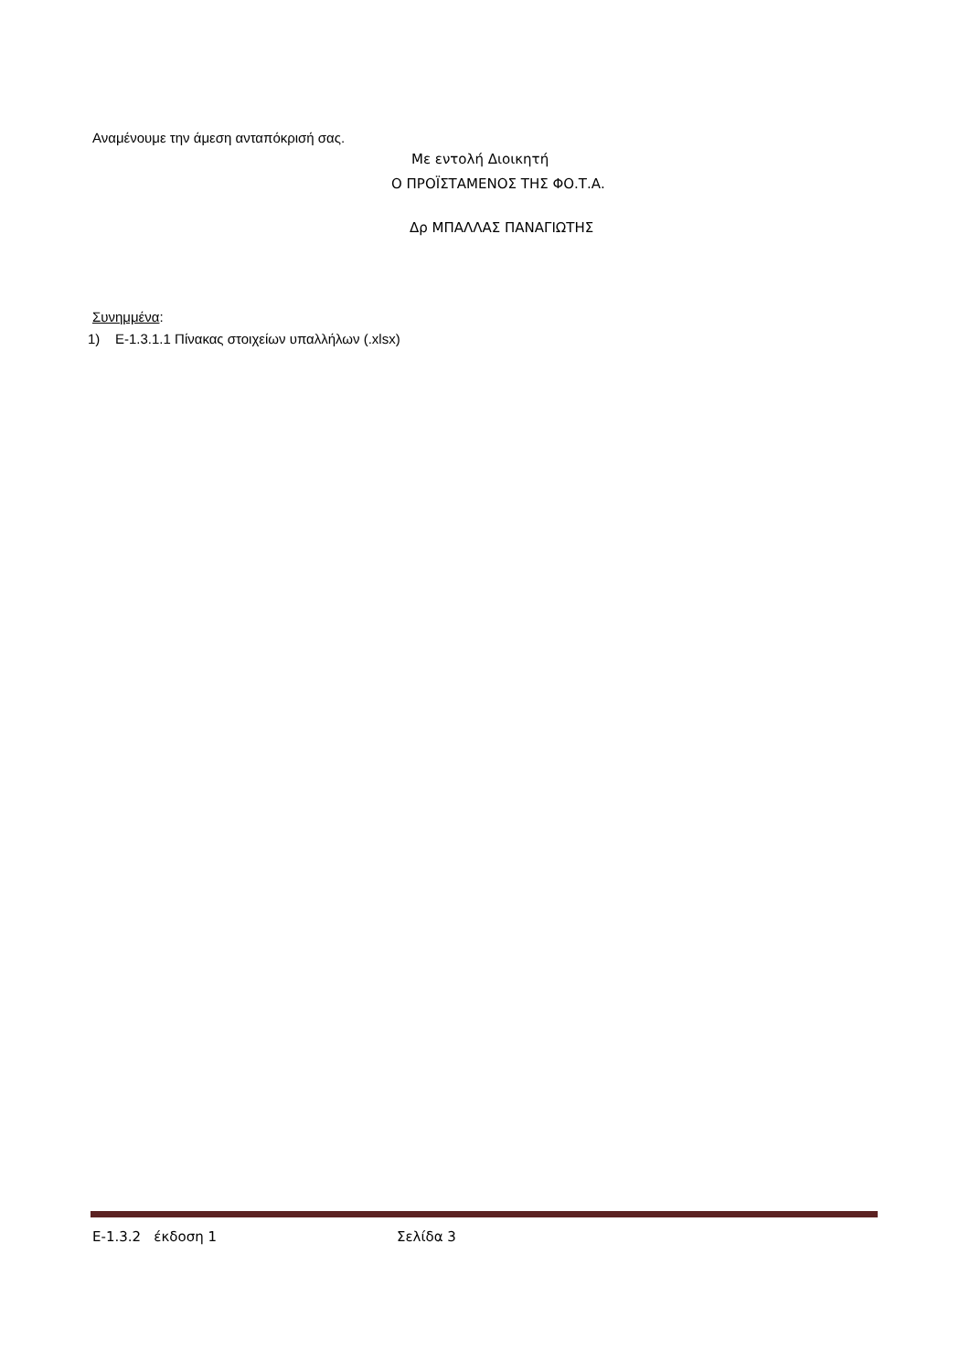Αναμένουμε την άμεση ανταπόκρισή σας.
Με εντολή Διοικητή
Ο ΠΡΟΪΣΤΑΜΕΝΟΣ ΤΗΣ ΦΟ.Τ.Α.
Δρ ΜΠΑΛΛΑΣ ΠΑΝΑΓΙΩΤΗΣ
Συνημμένα:
1) Ε-1.3.1.1 Πίνακας στοιχείων υπαλλήλων (.xlsx)
Ε-1.3.2 έκδοση 1 Σελίδα 3